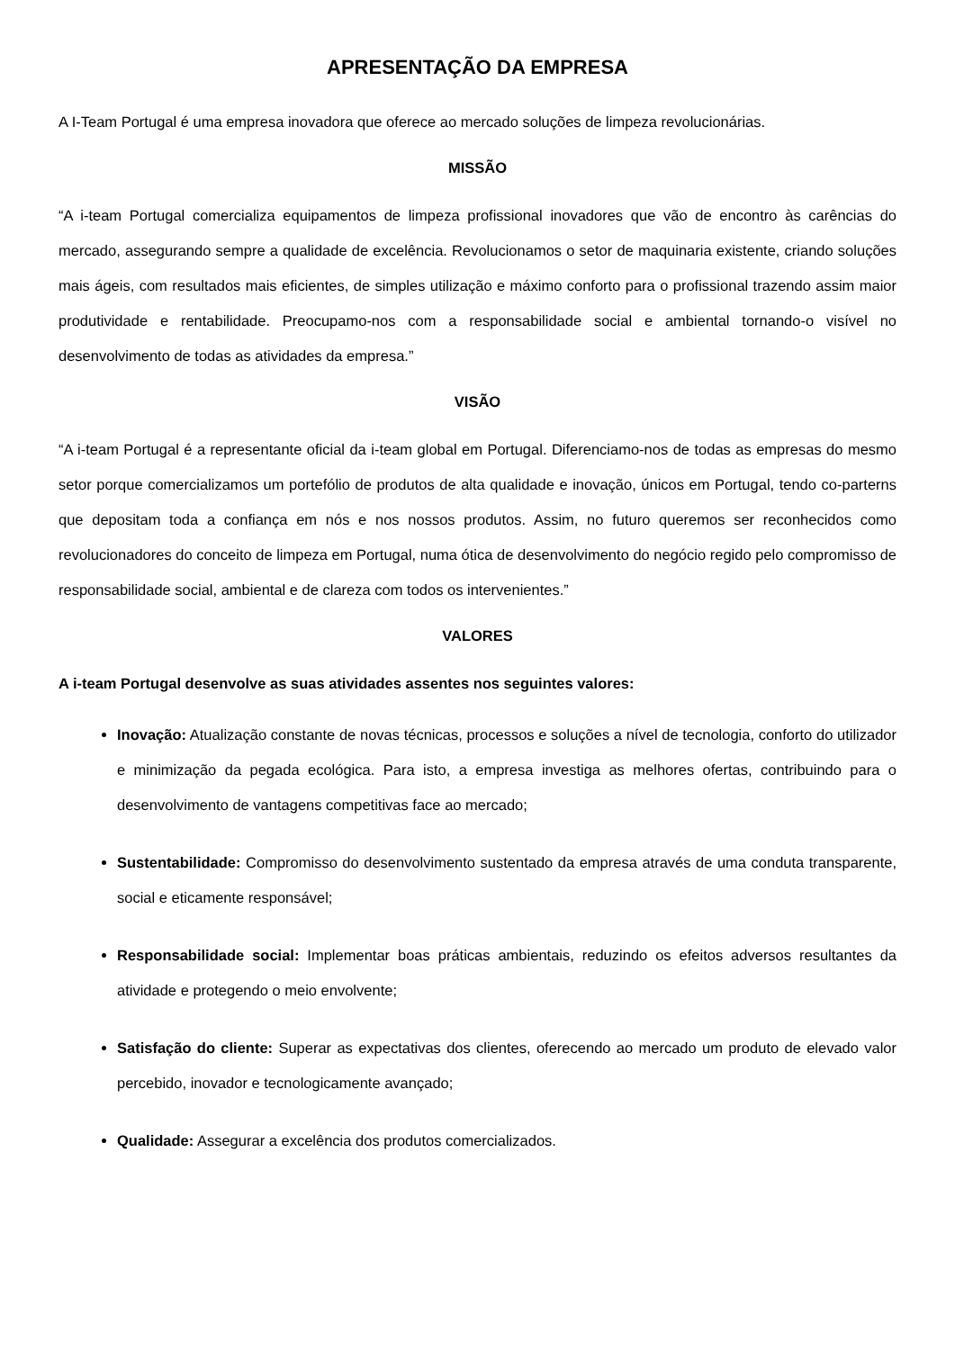APRESENTAÇÃO DA EMPRESA
A I-Team Portugal é uma empresa inovadora que oferece ao mercado soluções de limpeza revolucionárias.
MISSÃO
“A i-team Portugal comercializa equipamentos de limpeza profissional inovadores que vão de encontro às carências do mercado, assegurando sempre a qualidade de excelência. Revolucionamos o setor de maquinaria existente, criando soluções mais ágeis, com resultados mais eficientes, de simples utilização e máximo conforto para o profissional trazendo assim maior produtividade e rentabilidade. Preocupamo-nos com a responsabilidade social e ambiental tornando-o visível no desenvolvimento de todas as atividades da empresa.”
VISÃO
“A i-team Portugal é a representante oficial da i-team global em Portugal. Diferenciamo-nos de todas as empresas do mesmo setor porque comercializamos um portefólio de produtos de alta qualidade e inovação, únicos em Portugal, tendo co-parterns que depositam toda a confiança em nós e nos nossos produtos. Assim, no futuro queremos ser reconhecidos como revolucionadores do conceito de limpeza em Portugal, numa ótica de desenvolvimento do negócio regido pelo compromisso de responsabilidade social, ambiental e de clareza com todos os intervenientes.”
VALORES
A i-team Portugal desenvolve as suas atividades assentes nos seguintes valores:
Inovação: Atualização constante de novas técnicas, processos e soluções a nível de tecnologia, conforto do utilizador e minimização da pegada ecológica. Para isto, a empresa investiga as melhores ofertas, contribuindo para o desenvolvimento de vantagens competitivas face ao mercado;
Sustentabilidade: Compromisso do desenvolvimento sustentado da empresa através de uma conduta transparente, social e eticamente responsável;
Responsabilidade social: Implementar boas práticas ambientais, reduzindo os efeitos adversos resultantes da atividade e protegendo o meio envolvente;
Satisfação do cliente: Superar as expectativas dos clientes, oferecendo ao mercado um produto de elevado valor percebido, inovador e tecnologicamente avançado;
Qualidade: Assegurar a excelência dos produtos comercializados.